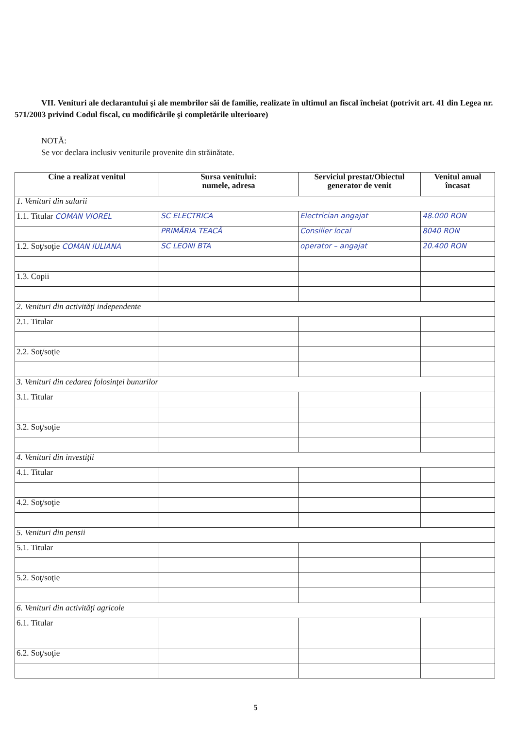VII. Venituri ale declarantului şi ale membrilor săi de familie, realizate în ultimul an fiscal încheiat (potrivit art. 41 din Legea nr. 571/2003 privind Codul fiscal, cu modificările şi completările ulterioare)
NOTĂ:
Se vor declara inclusiv veniturile provenite din străinătate.
| Cine a realizat venitul | Sursa venitului: numele, adresa | Serviciul prestat/Obiectul generator de venit | Venitul anual încasat |
| --- | --- | --- | --- |
| 1. Venituri din salarii | | | |
| 1.1. Titular COMAN VIOREL | SC ELECTRICA | Electrician angajat | 48.000 RON |
| | PRIMĂRIA TEACĂ | Consilier local | 8040 RON |
| 1.2. Soţ/soţie COMAN IULIANA | SC LEONI BTA | operator – angajat | 20.400 RON |
| 1.3. Copii | | | |
| 2. Venituri din activităţi independente | | | |
| 2.1. Titular | | | |
| 2.2. Soţ/soţie | | | |
| 3. Venituri din cedarea folosinţei bunurilor | | | |
| 3.1. Titular | | | |
| 3.2. Soţ/soţie | | | |
| 4. Venituri din investiţii | | | |
| 4.1. Titular | | | |
| 4.2. Soţ/soţie | | | |
| 5. Venituri din pensii | | | |
| 5.1. Titular | | | |
| 5.2. Soţ/soţie | | | |
| 6. Venituri din activităţi agricole | | | |
| 6.1. Titular | | | |
| 6.2. Soţ/soţie | | | |
5